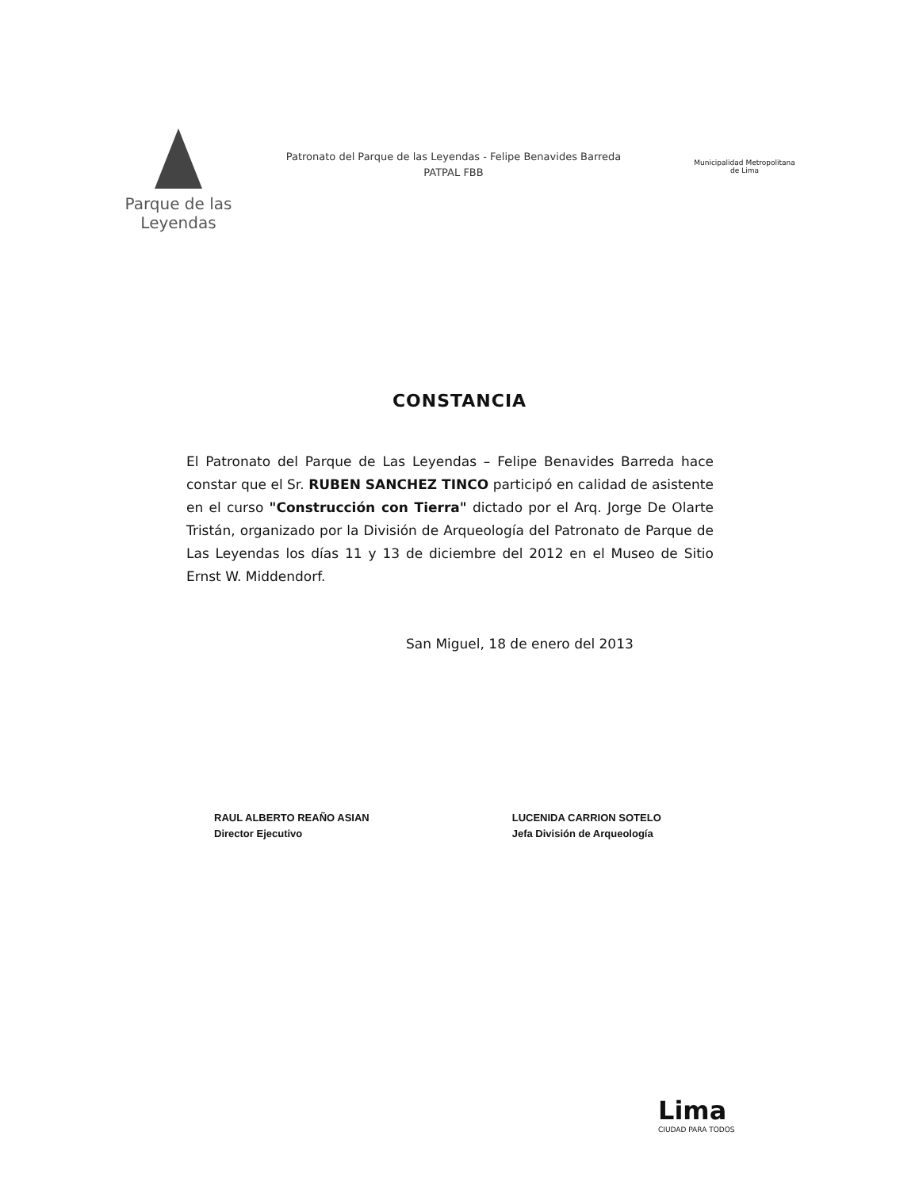Parque de las
Leyendas
Patronato del Parque de las Leyendas - Felipe Benavides Barreda
PATPAL FBB
Municipalidad Metropolitana
de Lima
CONSTANCIA
El Patronato del Parque de Las Leyendas – Felipe Benavides Barreda hace constar que el Sr. RUBEN SANCHEZ TINCO participó en calidad de asistente en el curso "Construcción con Tierra" dictado por el Arq. Jorge De Olarte Tristán, organizado por la División de Arqueología del Patronato de Parque de Las Leyendas los días 11 y 13 de diciembre del 2012 en el Museo de Sitio Ernst W. Middendorf.
San Miguel, 18 de enero del 2013
RAUL ALBERTO REAÑO ASIAN
Director Ejecutivo
LUCENIDA CARRION SOTELO
Jefa División de Arqueología
Lima
CIUDAD PARA TODOS